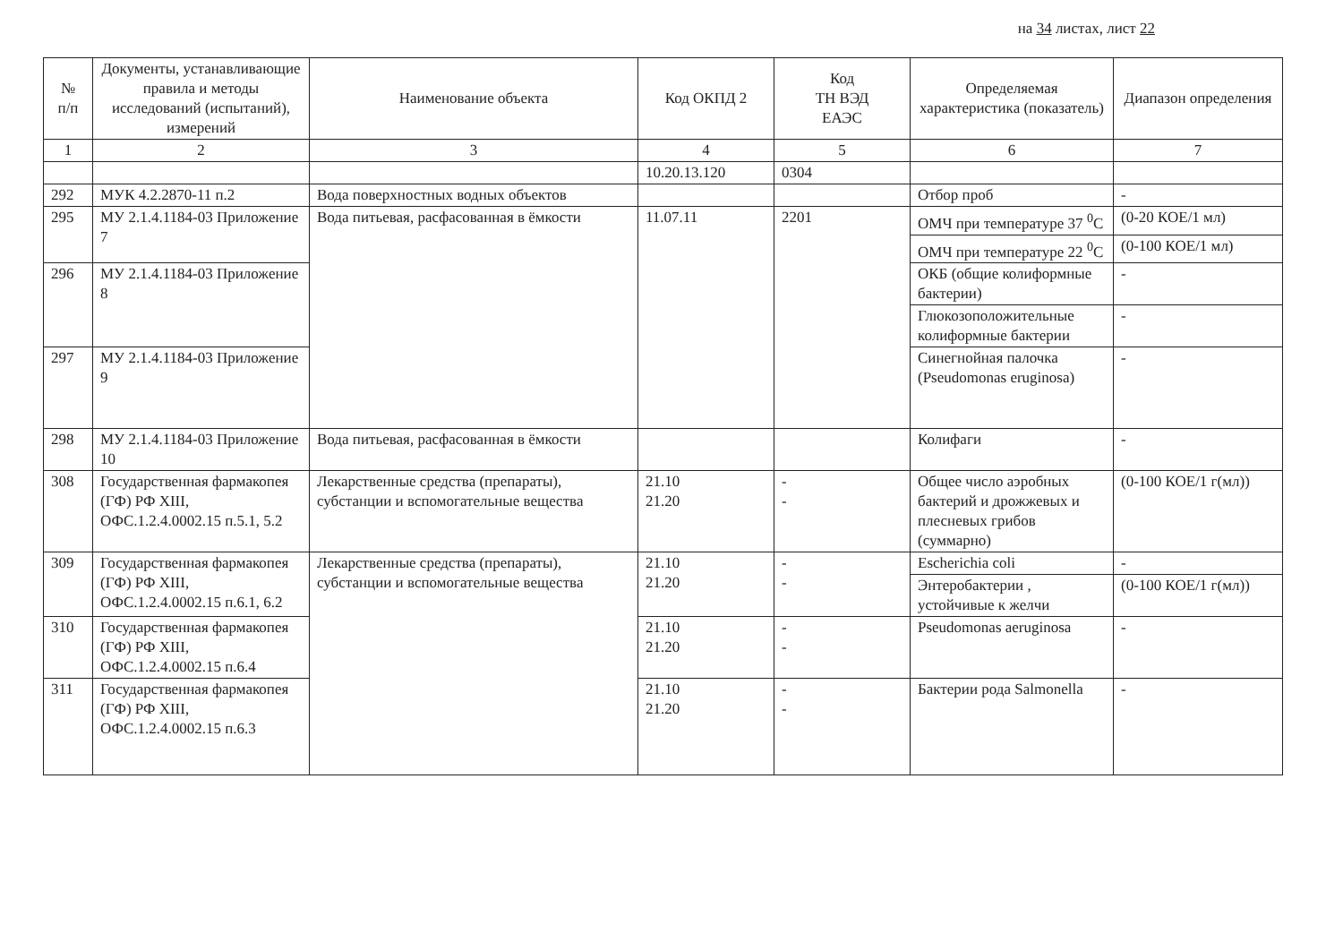на 34 листах, лист 22
| № п/п | Документы, устанавливающие правила и методы исследований (испытаний), измерений | Наименование объекта | Код ОКПД 2 | Код ТН ВЭД ЕАЭС | Определяемая характеристика (показатель) | Диапазон определения |
| --- | --- | --- | --- | --- | --- | --- |
| 1 | 2 | 3 | 4 | 5 | 6 | 7 |
| | | | 10.20.13.120 | 0304 | | |
| 292 | МУК 4.2.2870-11 п.2 | Вода поверхностных водных объектов | | | Отбор проб | - |
| 295 | МУ 2.1.4.1184-03 Приложение 7 | Вода питьевая, расфасованная в ёмкости | 11.07.11 | 2201 | ОМЧ при температуре 37 <sup>0</sup>С | (0-20 КОЕ/1 мл) |
| | | | | | ОМЧ при температуре 22 <sup>0</sup>С | (0-100 КОЕ/1 мл) |
| 296 | МУ 2.1.4.1184-03 Приложение 8 | | | | ОКБ (общие колиформные бактерии) | - |
| | | | | | Глюкозоположительные колиформные бактерии | - |
| 297 | МУ 2.1.4.1184-03 Приложение 9 | | | | Синегнойная палочка (Pseudomonas eruginosa) | - |
| 298 | МУ 2.1.4.1184-03 Приложение 10 | Вода питьевая, расфасованная в ёмкости | | | Колифаги | - |
| 308 | Государственная фармакопея (ГФ) РФ XIII, ОФС.1.2.4.0002.15 п.5.1, 5.2 | Лекарственные средства (препараты), субстанции и вспомогательные вещества | 21.10 21.20 | - - | Общее число аэробных бактерий и дрожжевых и плесневых грибов (суммарно) | (0-100 КОЕ/1 г(мл)) |
| 309 | Государственная фармакопея (ГФ) РФ XIII, ОФС.1.2.4.0002.15 п.6.1, 6.2 | Лекарственные средства (препараты), субстанции и вспомогательные вещества | 21.10 21.20 | - - | Escherichia coli | - |
| | | | | | Энтеробактерии , устойчивые к желчи | (0-100 КОЕ/1 г(мл)) |
| 310 | Государственная фармакопея (ГФ) РФ XIII, ОФС.1.2.4.0002.15 п.6.4 | | 21.10 21.20 | - - | Pseudomonas aeruginosa | - |
| 311 | Государственная фармакопея (ГФ) РФ XIII, ОФС.1.2.4.0002.15 п.6.3 | | 21.10 21.20 | - - | Бактерии рода Salmonella | - |